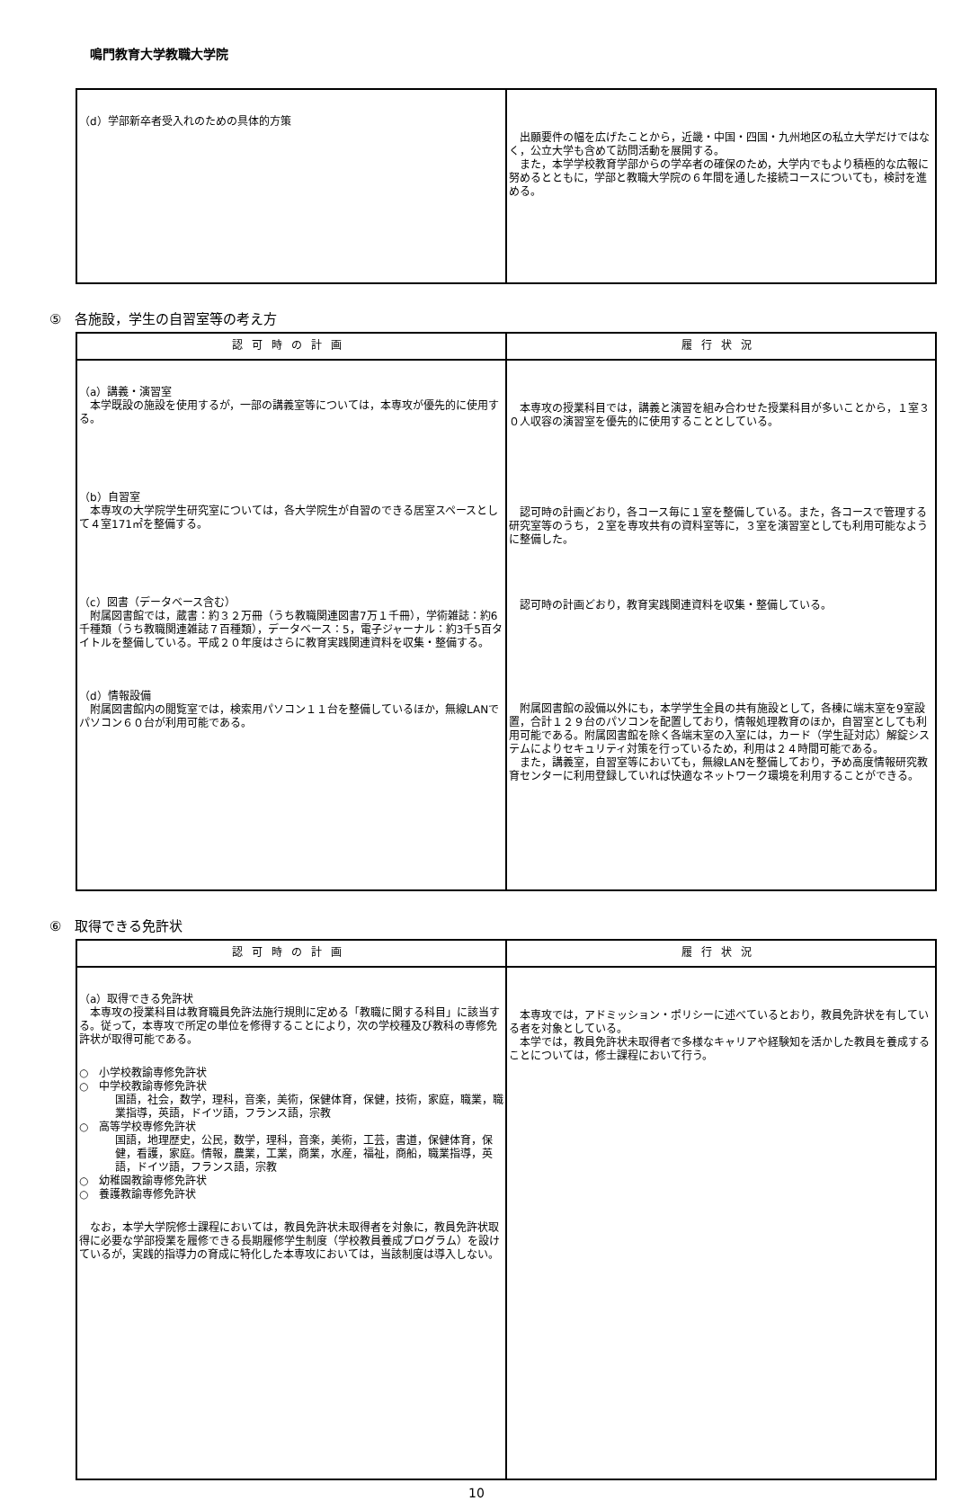鳴門教育大学教職大学院
| （d）学部新卒者受入れのための具体的方策 | 出願要件の幅を広げたことから，近畿・中国・四国・九州地区の私立大学だけではなく，公立大学も含めて訪問活動を展開する。 また，本学学校教育学部からの学卒者の確保のため，大学内でもより積極的な広報に努めるとともに，学部と教職大学院の６年間を通した接続コースについても，検討を進める。 |
⑤　各施設，学生の自習室等の考え方
| 認可時の計画 | 履行状況 |
| --- | --- |
| （a）講義・演習室 本学既設の施設を使用するが，一部の講義室等については，本専攻が優先的に使用する。 （b）自習室 本専攻の大学院学生研究室については，各大学院生が自習のできる居室スペースとして４室171㎡を整備する。 （c）図書（データベース含む） 附属図書館では，蔵書：約３２万冊（うち教職関連図書7万１千冊），学術雑誌：約6千種類（うち教職関連雑誌７百種類），データベース：5，電子ジャーナル：約3千5百タイトルを整備している。平成２０年度はさらに教育実践関連資料を収集・整備する。 （d）情報設備 附属図書館内の閲覧室では，検索用パソコン１１台を整備しているほか，無線LANでパソコン６０台が利用可能である。 | 本専攻の授業科目では，講義と演習を組み合わせた授業科目が多いことから，１室３０人収容の演習室を優先的に使用することとしている。 認可時の計画どおり，各コース毎に１室を整備している。また，各コースで管理する研究室等のうち，２室を専攻共有の資料室等に，３室を演習室としても利用可能なように整備した。 認可時の計画どおり，教育実践関連資料を収集・整備している。 附属図書館の設備以外にも，本学学生全員の共有施設として，各棟に端末室を9室設置，合計１２９台のパソコンを配置しており，情報処理教育のほか，自習室としても利用可能である。附属図書館を除く各端末室の入室には，カード（学生証対応）解錠システムによりセキュリティ対策を行っているため，利用は２４時間可能である。 また，講義室，自習室等においても，無線LANを整備しており，予め高度情報研究教育センターに利用登録していれば快適なネットワーク環境を利用することができる。 |
⑥　取得できる免許状
| 認可時の計画 | 履行状況 |
| --- | --- |
| （a）取得できる免許状 本専攻の授業科目は教育職員免許法施行規則に定める「教職に関する科目」に該当する。従って，本専攻で所定の単位を修得することにより，次の学校種及び教科の専修免許状が取得可能である。 ○ 小学校教諭専修免許状 ○ 中学校教諭専修免許状 国語，社会，数学，理科，音楽，美術，保健体育，保健，技術，家庭，職業，職業指導，英語，ドイツ語，フランス語，宗教 ○ 高等学校専修免許状 国語，地理歴史，公民，数学，理科，音楽，美術，工芸，書道，保健体育，保健，看護，家庭。情報，農業，工業，商業，水産，福祉，商船，職業指導，英語，ドイツ語，フランス語，宗教 ○ 幼稚園教諭専修免許状 ○ 養護教諭専修免許状 なお，本学大学院修士課程においては，教員免許状未取得者を対象に，教員免許状取得に必要な学部授業を履修できる長期履修学生制度（学校教員養成プログラム）を設けているが，実践的指導力の育成に特化した本専攻においては，当該制度は導入しない。 | 本専攻では，アドミッション・ポリシーに述べているとおり，教員免許状を有している者を対象としている。 本学では，教員免許状未取得者で多様なキャリアや経験知を活かした教員を養成することについては，修士課程において行う。 |
10